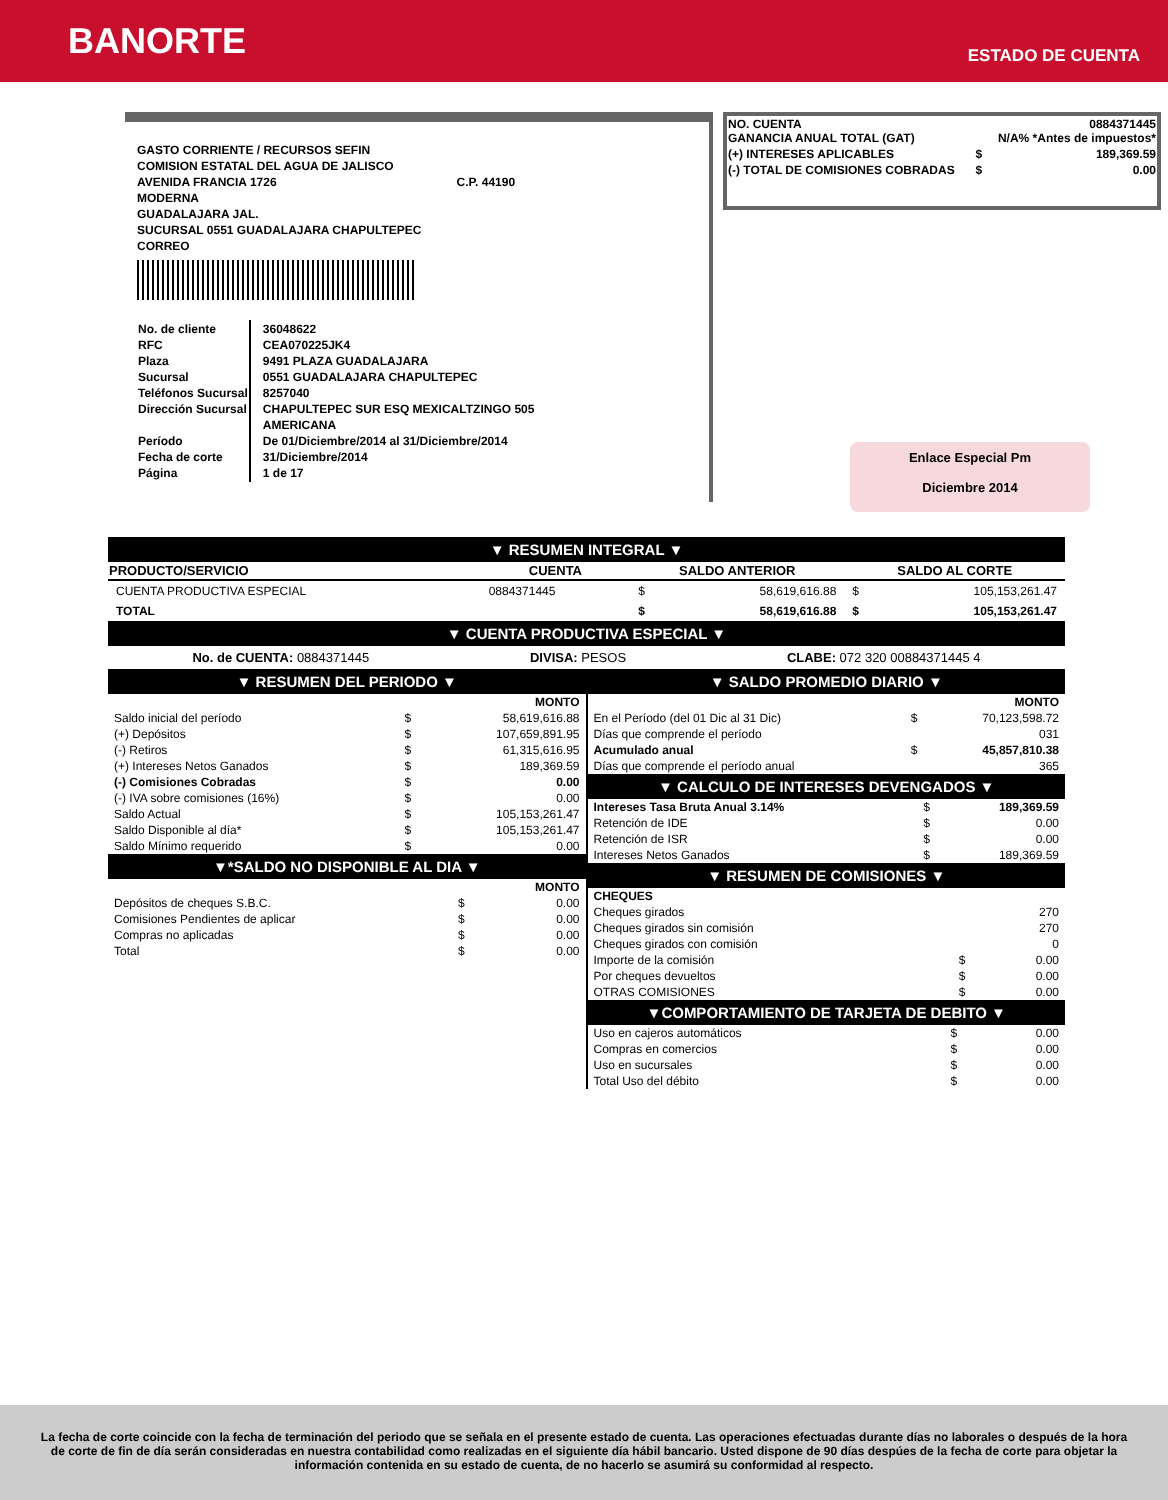BANORTE
ESTADO DE CUENTA
GASTO CORRIENTE / RECURSOS SEFIN
COMISION ESTATAL DEL AGUA DE JALISCO
AVENIDA FRANCIA 1726 C.P. 44190
MODERNA
GUADALAJARA JAL.
SUCURSAL 0551 GUADALAJARA CHAPULTEPEC
CORREO
| No. de cliente RFC Plaza Sucursal Teléfonos Sucursal Dirección Sucursal Período Fecha de corte Página | 36048622 CEA070225JK4 9491 PLAZA GUADALAJARA 0551 GUADALAJARA CHAPULTEPEC 8257040 CHAPULTEPEC SUR ESQ MEXICALTZINGO 505 AMERICANA De 01/Diciembre/2014 al 31/Diciembre/2014 31/Diciembre/2014 1 de 17 |
| NO. CUENTA GANANCIA ANUAL TOTAL (GAT) | | 0884371445 N/A% *Antes de impuestos* |
| (+) INTERESES APLICABLES | $ | 189,369.59 |
| (-) TOTAL DE COMISIONES COBRADAS | $ | 0.00 |
Enlace Especial Pm
Diciembre 2014
▼ RESUMEN INTEGRAL ▼
| PRODUCTO/SERVICIO | CUENTA | SALDO ANTERIOR | | SALDO AL CORTE | |
| --- | --- | --- | --- | --- | --- |
| CUENTA PRODUCTIVA ESPECIAL | 0884371445 | $ | 58,619,616.88 | $ | 105,153,261.47 |
| TOTAL | | $ | 58,619,616.88 | $ | 105,153,261.47 |
▼ CUENTA PRODUCTIVA ESPECIAL ▼
No. de CUENTA: 0884371445 DIVISA: PESOS CLABE: 072 320 00884371445 4
▼ RESUMEN DEL PERIODO ▼
| | | MONTO |
| Saldo inicial del período | $ | 58,619,616.88 |
| (+) Depósitos | $ | 107,659,891.95 |
| (-) Retiros | $ | 61,315,616.95 |
| (+) Intereses Netos Ganados | $ | 189,369.59 |
| (-) Comisiones Cobradas | $ | 0.00 |
| (-) IVA sobre comisiones (16%) | $ | 0.00 |
| Saldo Actual | $ | 105,153,261.47 |
| Saldo Disponible al día* | $ | 105,153,261.47 |
| Saldo Mínimo requerido | $ | 0.00 |
▼*SALDO NO DISPONIBLE AL DIA ▼
| | | MONTO |
| Depósitos de cheques S.B.C. | $ | 0.00 |
| Comisiones Pendientes de aplicar | $ | 0.00 |
| Compras no aplicadas | $ | 0.00 |
| Total | $ | 0.00 |
▼ SALDO PROMEDIO DIARIO ▼
| | | MONTO |
| En el Período (del 01 Dic al 31 Dic) | $ | 70,123,598.72 |
| Días que comprende el período | | 031 |
| Acumulado anual | $ | 45,857,810.38 |
| Días que comprende el período anual | | 365 |
▼ CALCULO DE INTERESES DEVENGADOS ▼
| Intereses Tasa Bruta Anual 3.14% | $ | 189,369.59 |
| Retención de IDE | $ | 0.00 |
| Retención de ISR | $ | 0.00 |
| Intereses Netos Ganados | $ | 189,369.59 |
▼ RESUMEN DE COMISIONES ▼
| CHEQUES | | |
| Cheques girados | | 270 |
| Cheques girados sin comisión | | 270 |
| Cheques girados con comisión | | 0 |
| Importe de la comisión | $ | 0.00 |
| Por cheques devueltos | $ | 0.00 |
| OTRAS COMISIONES | $ | 0.00 |
▼COMPORTAMIENTO DE TARJETA DE DEBITO ▼
| Uso en cajeros automáticos | $ | 0.00 |
| Compras en comercios | $ | 0.00 |
| Uso en sucursales | $ | 0.00 |
| Total Uso del débito | $ | 0.00 |
La fecha de corte coincide con la fecha de terminación del periodo que se señala en el presente estado de cuenta. Las operaciones efectuadas durante días no laborales o después de la hora de corte de fin de día serán consideradas en nuestra contabilidad como realizadas en el siguiente día hábil bancario. Usted dispone de 90 días despúes de la fecha de corte para objetar la información contenida en su estado de cuenta, de no hacerlo se asumirá su conformidad al respecto.